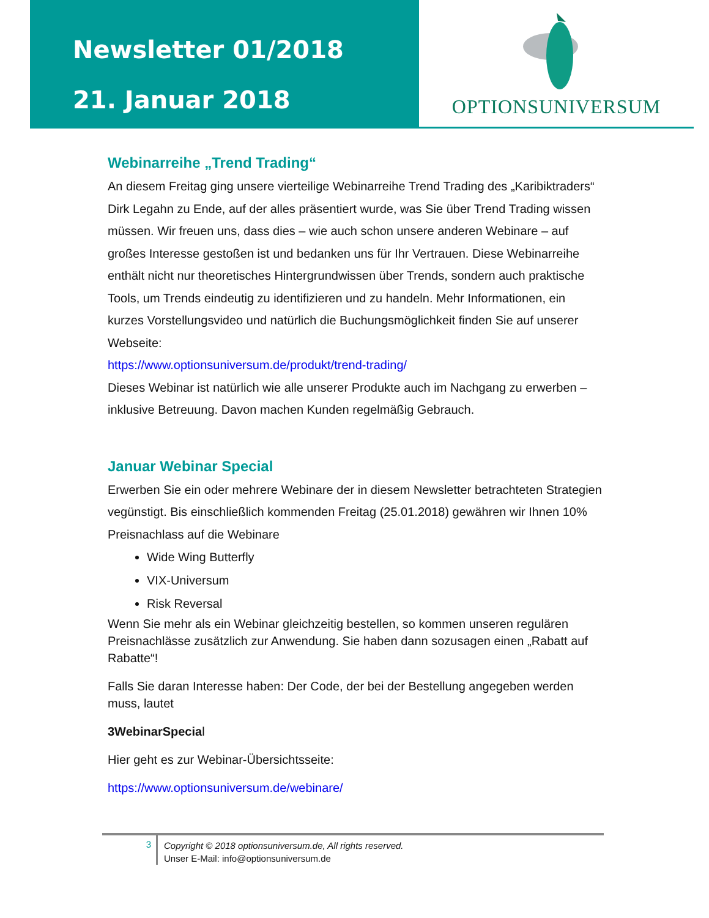Newsletter 01/2018
21. Januar 2018
OPTIONSUNIVERSUM
Webinarreihe „Trend Trading“
An diesem Freitag ging unsere vierteilige Webinarreihe Trend Trading des „Karibiktraders“ Dirk Legahn zu Ende, auf der alles präsentiert wurde, was Sie über Trend Trading wissen müssen. Wir freuen uns, dass dies – wie auch schon unsere anderen Webinare – auf großes Interesse gestoßen ist und bedanken uns für Ihr Vertrauen. Diese Webinarreihe enthält nicht nur theoretisches Hintergrundwissen über Trends, sondern auch praktische Tools, um Trends eindeutig zu identifizieren und zu handeln. Mehr Informationen, ein kurzes Vorstellungsvideo und natürlich die Buchungsmöglichkeit finden Sie auf unserer Webseite:
https://www.optionsuniversum.de/produkt/trend-trading/
Dieses Webinar ist natürlich wie alle unserer Produkte auch im Nachgang zu erwerben – inklusive Betreuung. Davon machen Kunden regelmäßig Gebrauch.
Januar Webinar Special
Erwerben Sie ein oder mehrere Webinare der in diesem Newsletter betrachteten Strategien vegünstigt. Bis einschließlich kommenden Freitag (25.01.2018) gewähren wir Ihnen 10% Preisnachlass auf die Webinare
Wide Wing Butterfly
VIX-Universum
Risk Reversal
Wenn Sie mehr als ein Webinar gleichzeitig bestellen, so kommen unseren regulären Preisnachlässe zusätzlich zur Anwendung. Sie haben dann sozusagen einen „Rabatt auf Rabatte“!
Falls Sie daran Interesse haben: Der Code, der bei der Bestellung angegeben werden muss, lautet
3WebinarSpecial
Hier geht es zur Webinar-Übersichtsseite:
https://www.optionsuniversum.de/webinare/
3
Copyright © 2018 optionsuniversum.de, All rights reserved.
Unser E-Mail: info@optionsuniversum.de